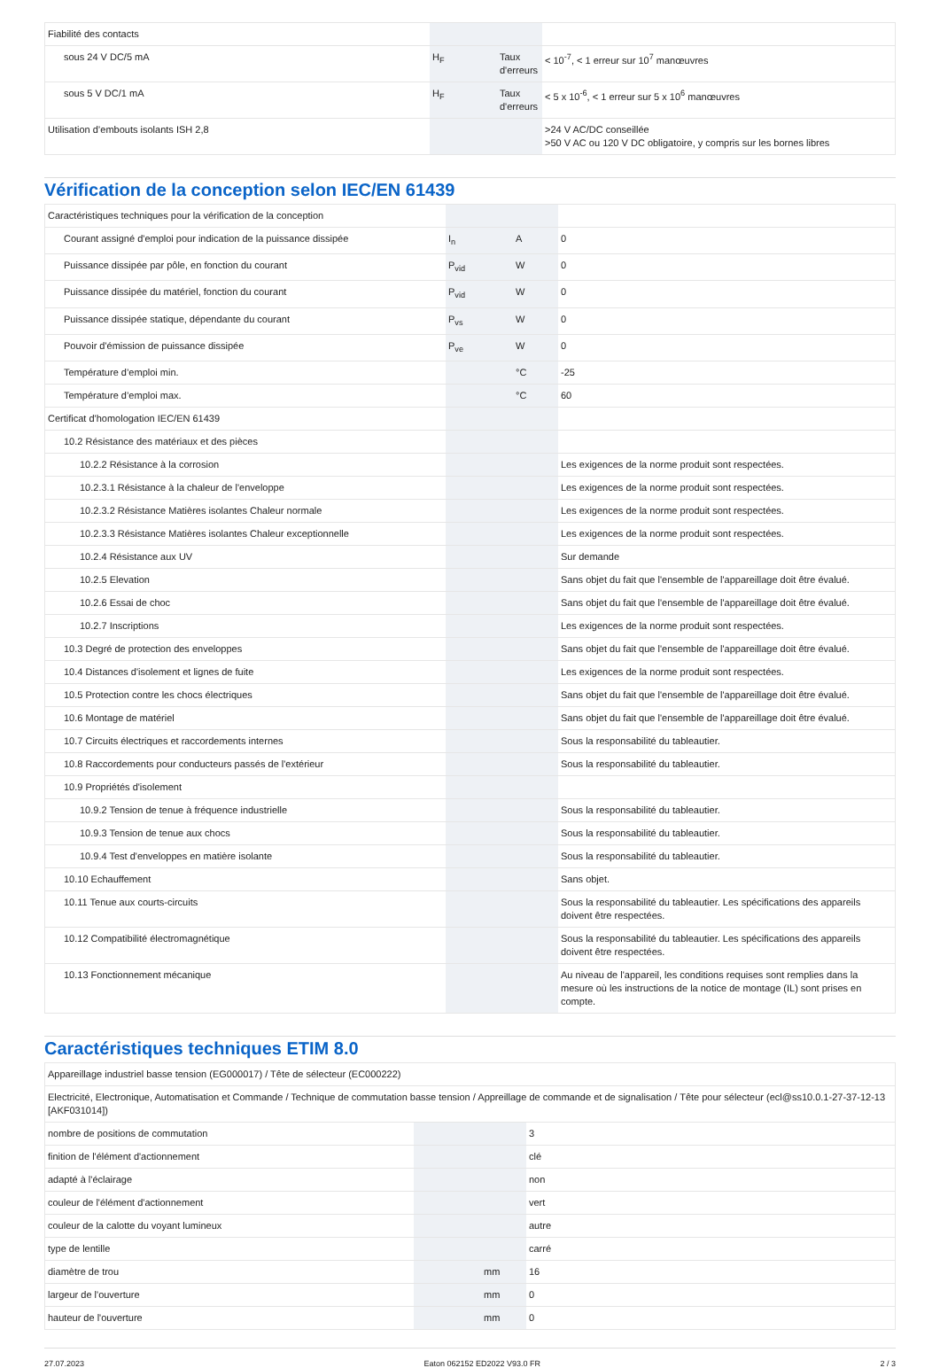| Fiabilité des contacts | | | |
| sous 24 V DC/5 mA | H<sub>F</sub> | Taux d'erreurs | < 10<sup>-7</sup>, < 1 erreur sur 10<sup>7</sup> manœuvres |
| sous 5 V DC/1 mA | H<sub>F</sub> | Taux d'erreurs | < 5 x 10<sup>-6</sup>, < 1 erreur sur 5 x 10<sup>6</sup> manœuvres |
| Utilisation d’embouts isolants ISH 2,8 | | | >24 V AC/DC conseillée >50 V AC ou 120 V DC obligatoire, y compris sur les bornes libres |
Vérification de la conception selon IEC/EN 61439
| Caractéristiques techniques pour la vérification de la conception | | | |
| Courant assigné d'emploi pour indication de la puissance dissipée | I<sub>n</sub> | A | 0 |
| Puissance dissipée par pôle, en fonction du courant | P<sub>vid</sub> | W | 0 |
| Puissance dissipée du matériel, fonction du courant | P<sub>vid</sub> | W | 0 |
| Puissance dissipée statique, dépendante du courant | P<sub>vs</sub> | W | 0 |
| Pouvoir d'émission de puissance dissipée | P<sub>ve</sub> | W | 0 |
| Température d’emploi min. | | °C | -25 |
| Température d’emploi max. | | °C | 60 |
| Certificat d'homologation IEC/EN 61439 | | | |
| 10.2 Résistance des matériaux et des pièces | | | |
| 10.2.2 Résistance à la corrosion | | | Les exigences de la norme produit sont respectées. |
| 10.2.3.1 Résistance à la chaleur de l'enveloppe | | | Les exigences de la norme produit sont respectées. |
| 10.2.3.2 Résistance Matières isolantes Chaleur normale | | | Les exigences de la norme produit sont respectées. |
| 10.2.3.3 Résistance Matières isolantes Chaleur exceptionnelle | | | Les exigences de la norme produit sont respectées. |
| 10.2.4 Résistance aux UV | | | Sur demande |
| 10.2.5 Elevation | | | Sans objet du fait que l'ensemble de l'appareillage doit être évalué. |
| 10.2.6 Essai de choc | | | Sans objet du fait que l'ensemble de l'appareillage doit être évalué. |
| 10.2.7 Inscriptions | | | Les exigences de la norme produit sont respectées. |
| 10.3 Degré de protection des enveloppes | | | Sans objet du fait que l'ensemble de l'appareillage doit être évalué. |
| 10.4 Distances d'isolement et lignes de fuite | | | Les exigences de la norme produit sont respectées. |
| 10.5 Protection contre les chocs électriques | | | Sans objet du fait que l'ensemble de l'appareillage doit être évalué. |
| 10.6 Montage de matériel | | | Sans objet du fait que l'ensemble de l'appareillage doit être évalué. |
| 10.7 Circuits électriques et raccordements internes | | | Sous la responsabilité du tableautier. |
| 10.8 Raccordements pour conducteurs passés de l'extérieur | | | Sous la responsabilité du tableautier. |
| 10.9 Propriétés d'isolement | | | |
| 10.9.2 Tension de tenue à fréquence industrielle | | | Sous la responsabilité du tableautier. |
| 10.9.3 Tension de tenue aux chocs | | | Sous la responsabilité du tableautier. |
| 10.9.4 Test d'enveloppes en matière isolante | | | Sous la responsabilité du tableautier. |
| 10.10 Echauffement | | | Sans objet. |
| 10.11 Tenue aux courts-circuits | | | Sous la responsabilité du tableautier. Les spécifications des appareils doivent être respectées. |
| 10.12 Compatibilité électromagnétique | | | Sous la responsabilité du tableautier. Les spécifications des appareils doivent être respectées. |
| 10.13 Fonctionnement mécanique | | | Au niveau de l'appareil, les conditions requises sont remplies dans la mesure où les instructions de la notice de montage (IL) sont prises en compte. |
Caractéristiques techniques ETIM 8.0
| Appareillage industriel basse tension (EG000017) / Tête de sélecteur (EC000222) | | | |
| Electricité, Electronique, Automatisation et Commande / Technique de commutation basse tension / Appreillage de commande et de signalisation / Tête pour sélecteur (ecl@ss10.0.1-27-37-12-13 [AKF031014]) | | | |
| nombre de positions de commutation | | | 3 |
| finition de l'élément d'actionnement | | | clé |
| adapté à l'éclairage | | | non |
| couleur de l'élément d'actionnement | | | vert |
| couleur de la calotte du voyant lumineux | | | autre |
| type de lentille | | | carré |
| diamètre de trou | | mm | 16 |
| largeur de l'ouverture | | mm | 0 |
| hauteur de l'ouverture | | mm | 0 |
27.07.2023 Eaton 062152 ED2022 V93.0 FR 2 / 3